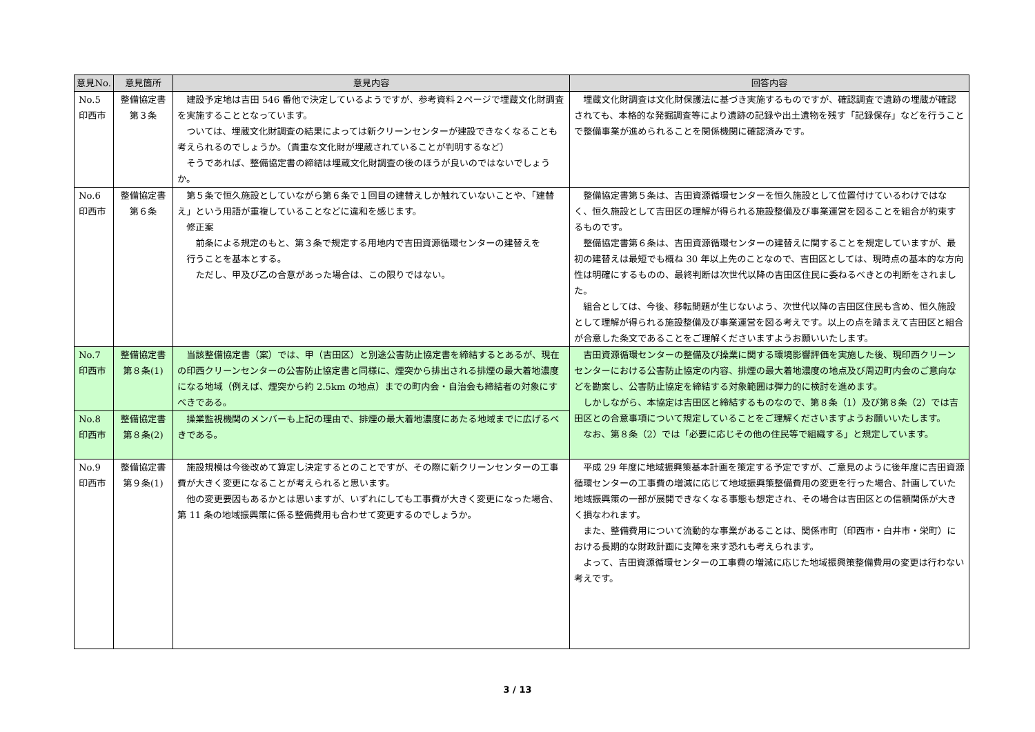| 意見No. | 意見箇所 | 意見内容 | 回答内容 |
| --- | --- | --- | --- |
| No.5 印西市 | 整備協定書 第３条 | 建設予定地は吉田 546 番他で決定しているようですが、参考資料２ページで埋蔵文化財調査を実施することとなっています。 ついては、埋蔵文化財調査の結果によっては新クリーンセンターが建設できなくなることも考えられるのでしょうか。（貴重な文化財が埋蔵されていることが判明するなど） そうであれば、整備協定書の締結は埋蔵文化財調査の後のほうが良いのではないでしょうか。 | 埋蔵文化財調査は文化財保護法に基づき実施するものですが、確認調査で遺跡の埋蔵が確認されても、本格的な発掘調査等により遺跡の記録や出土遺物を残す「記録保存」などを行うことで整備事業が進められることを関係機関に確認済みです。 |
| No.6 印西市 | 整備協定書 第６条 | 第５条で恒久施設としていながら第６条で１回目の建替えしか触れていないことや、「建替え」という用語が重複していることなどに違和を感じます。 修正案 前条による規定のもと、第３条で規定する用地内で吉田資源循環センターの建替えを 行うことを基本とする。 ただし、甲及び乙の合意があった場合は、この限りではない。 | 整備協定書第５条は、吉田資源循環センターを恒久施設として位置付けているわけではなく、恒久施設として吉田区の理解が得られる施設整備及び事業運営を図ることを組合が約束するものです。 整備協定書第６条は、吉田資源循環センターの建替えに関することを規定していますが、最初の建替えは最短でも概ね 30 年以上先のことなので、吉田区としては、現時点の基本的な方向性は明確にするものの、最終判断は次世代以降の吉田区住民に委ねるべきとの判断をされました。 組合としては、今後、移転問題が生じないよう、次世代以降の吉田区住民も含め、恒久施設として理解が得られる施設整備及び事業運営を図る考えです。以上の点を踏まえて吉田区と組合が合意した条文であることをご理解くださいますようお願いいたします。 |
| No.7 印西市 | 整備協定書 第８条(1) | 当該整備協定書（案）では、甲（吉田区）と別途公害防止協定書を締結するとあるが、現在の印西クリーンセンターの公害防止協定書と同様に、煙突から排出される排煙の最大着地濃度になる地域（例えば、煙突から約 2.5km の地点）までの町内会・自治会も締結者の対象にすべきである。 | 吉田資源循環センターの整備及び操業に関する環境影響評価を実施した後、現印西クリーンセンターにおける公害防止協定の内容、排煙の最大着地濃度の地点及び周辺町内会のご意向などを勘案し、公害防止協定を締結する対象範囲は弾力的に検討を進めます。 しかしながら、本協定は吉田区と締結するものなので、第８条（1）及び第８条（2）では吉田区との合意事項について規定していることをご理解くださいますようお願いいたします。 なお、第８条（2）では「必要に応じその他の住民等で組織する」と規定しています。 |
| No.8 印西市 | 整備協定書 第８条(2) | 操業監視機関のメンバーも上記の理由で、排煙の最大着地濃度にあたる地域までに広げるべきである。 | |
| No.9 印西市 | 整備協定書 第９条(1) | 施設規模は今後改めて算定し決定するとのことですが、その際に新クリーンセンターの工事費が大きく変更になることが考えられると思います。 他の変更要因もあるかとは思いますが、いずれにしても工事費が大きく変更になった場合、第 11 条の地域振興策に係る整備費用も合わせて変更するのでしょうか。 | 平成 29 年度に地域振興策基本計画を策定する予定ですが、ご意見のように後年度に吉田資源循環センターの工事費の増減に応じて地域振興策整備費用の変更を行った場合、計画していた地域振興策の一部が展開できなくなる事態も想定され、その場合は吉田区との信頼関係が大きく損なわれます。 また、整備費用について流動的な事業があることは、関係市町（印西市・白井市・栄町）における長期的な財政計画に支障を来す恐れも考えられます。 よって、吉田資源循環センターの工事費の増減に応じた地域振興策整備費用の変更は行わない考えです。 |
3 / 13